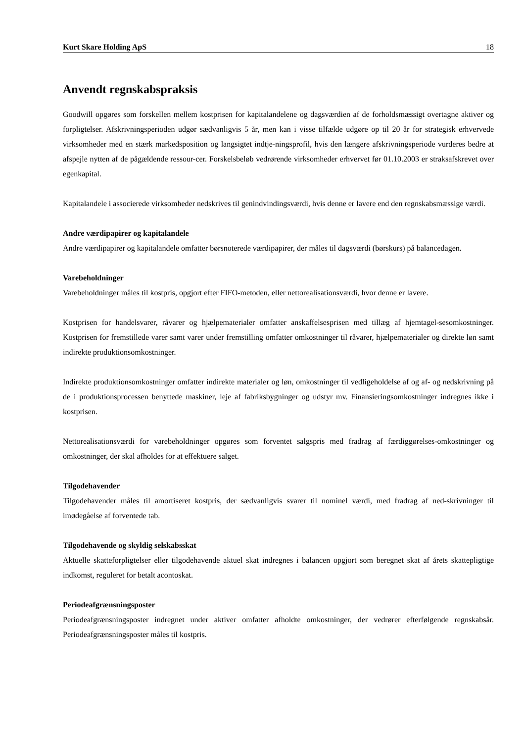Kurt Skare Holding ApS 18
Anvendt regnskabspraksis
Goodwill opgøres som forskellen mellem kostprisen for kapitalandelene og dagsværdien af de forholdsmæssigt overtagne aktiver og forpligtelser. Afskrivningsperioden udgør sædvanligvis 5 år, men kan i visse tilfælde udgøre op til 20 år for strategisk erhvervede virksomheder med en stærk markedsposition og langsigtet indtje-ningsprofil, hvis den længere afskrivningsperiode vurderes bedre at afspejle nytten af de pågældende ressour-cer. Forskelsbeløb vedrørende virksomheder erhvervet før 01.10.2003 er straksafskrevet over egenkapital.
Kapitalandele i associerede virksomheder nedskrives til genindvindingsværdi, hvis denne er lavere end den regnskabsmæssige værdi.
Andre værdipapirer og kapitalandele
Andre værdipapirer og kapitalandele omfatter børsnoterede værdipapirer, der måles til dagsværdi (børskurs) på balancedagen.
Varebeholdninger
Varebeholdninger måles til kostpris, opgjort efter FIFO-metoden, eller nettorealisationsværdi, hvor denne er lavere.
Kostprisen for handelsvarer, råvarer og hjælpematerialer omfatter anskaffelsesprisen med tillæg af hjemtagel-sesomkostninger. Kostprisen for fremstillede varer samt varer under fremstilling omfatter omkostninger til råvarer, hjælpematerialer og direkte løn samt indirekte produktionsomkostninger.
Indirekte produktionsomkostninger omfatter indirekte materialer og løn, omkostninger til vedligeholdelse af og af- og nedskrivning på de i produktionsprocessen benyttede maskiner, leje af fabriksbygninger og udstyr mv. Finansieringsomkostninger indregnes ikke i kostprisen.
Nettorealisationsværdi for varebeholdninger opgøres som forventet salgspris med fradrag af færdiggørelses-omkostninger og omkostninger, der skal afholdes for at effektuere salget.
Tilgodehavender
Tilgodehavender måles til amortiseret kostpris, der sædvanligvis svarer til nominel værdi, med fradrag af ned-skrivninger til imødegåelse af forventede tab.
Tilgodehavende og skyldig selskabsskat
Aktuelle skatteforpligtelser eller tilgodehavende aktuel skat indregnes i balancen opgjort som beregnet skat af årets skattepligtige indkomst, reguleret for betalt acontoskat.
Periodeafgrænsningsposter
Periodeafgrænsningsposter indregnet under aktiver omfatter afholdte omkostninger, der vedrører efterfølgende regnskabsår. Periodeafgrænsningsposter måles til kostpris.